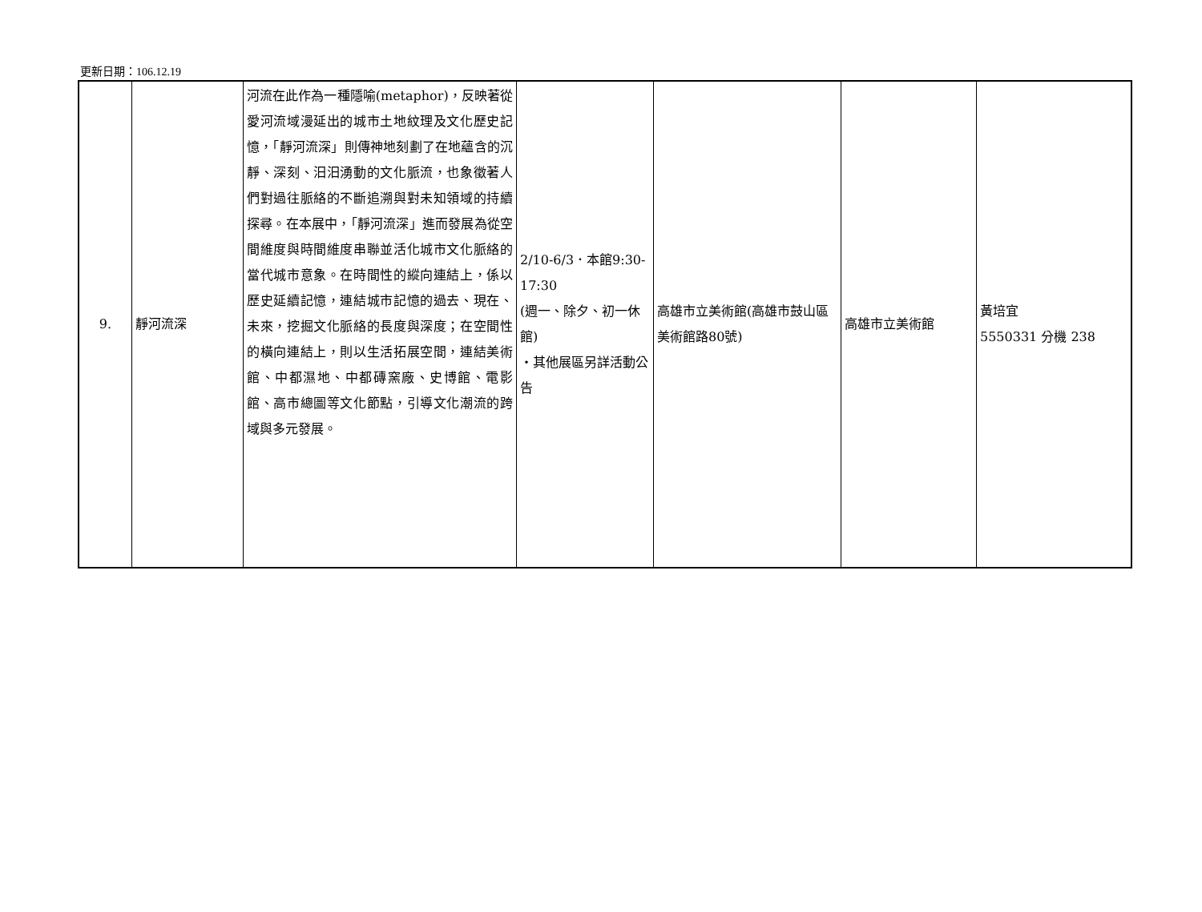更新日期：106.12.19
| 9. | 靜河流深 | 河流在此作為一種隱喻(metaphor)，反映著從愛河流域漫延出的城市土地紋理及文化歷史記憶，「靜河流深」則傳神地刻劃了在地蘊含的沉靜、深刻、汩汩湧動的文化脈流，也象徵著人們對過往脈絡的不斷追溯與對未知領域的持續探尋。在本展中，「靜河流深」進而發展為從空間維度與時間維度串聯並活化城市文化脈絡的當代城市意象。在時間性的縱向連結上，係以歷史延續記憶，連結城市記憶的過去、現在、未來，挖掘文化脈絡的長度與深度；在空間性的橫向連結上，則以生活拓展空間，連結美術館、中都濕地、中都磚窯廠、史博館、電影館、高市總圖等文化節點，引導文化潮流的跨域與多元發展。 | 2/10-6/3．本館9:30-17:30 (週一、除夕、初一休館) ‧其他展區另詳活動公告 | 高雄市立美術館(高雄市鼓山區美術館路80號) | 高雄市立美術館 | 黃培宜 5550331 分機 238 |